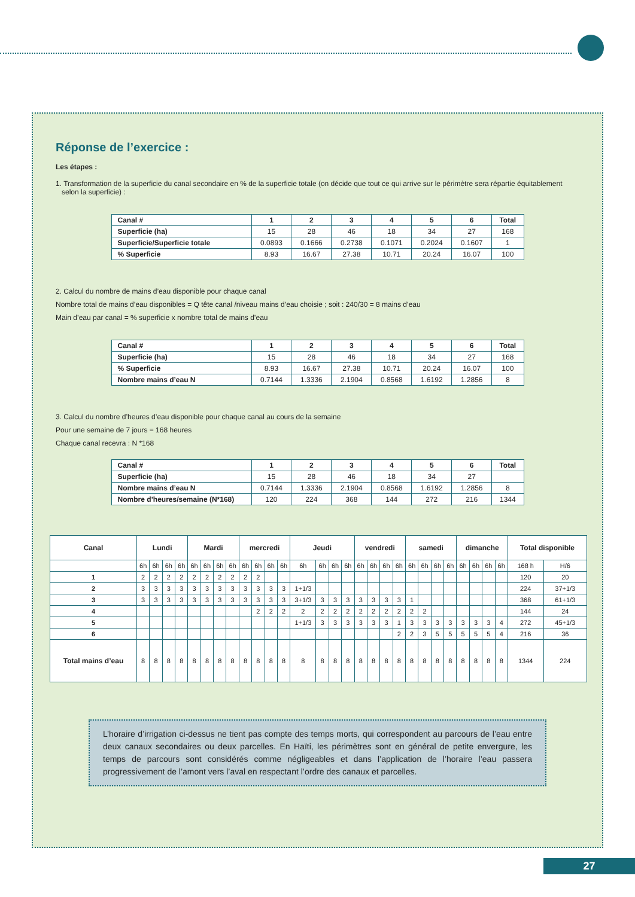Réponse de l’exercice :
Les étapes :
1. Transformation de la superficie du canal secondaire en % de la superficie totale (on décide que tout ce qui arrive sur le périmètre sera répartie équitablement
selon la superficie) :
| Canal # | 1 | 2 | 3 | 4 | 5 | 6 | Total |
| Superficie (ha) | 15 | 28 | 46 | 18 | 34 | 27 | 168 |
| Superficie/Superficie totale | 0.0893 | 0.1666 | 0.2738 | 0.1071 | 0.2024 | 0.1607 | 1 |
| % Superficie | 8.93 | 16.67 | 27.38 | 10.71 | 20.24 | 16.07 | 100 |
2. Calcul du nombre de mains d’eau disponible pour chaque canal
Nombre total de mains d’eau disponibles = Q tête canal /niveau mains d’eau choisie ; soit : 240/30 = 8 mains d’eau
Main d’eau par canal = % superficie x nombre total de mains d’eau
| Canal # | 1 | 2 | 3 | 4 | 5 | 6 | Total |
| Superficie (ha) | 15 | 28 | 46 | 18 | 34 | 27 | 168 |
| % Superficie | 8.93 | 16.67 | 27.38 | 10.71 | 20.24 | 16.07 | 100 |
| Nombre mains d’eau N | 0.7144 | 1.3336 | 2.1904 | 0.8568 | 1.6192 | 1.2856 | 8 |
3. Calcul du nombre d’heures d’eau disponible pour chaque canal au cours de la semaine
Pour une semaine de 7 jours = 168 heures
Chaque canal recevra : N *168
| Canal # | 1 | 2 | 3 | 4 | 5 | 6 | Total |
| Superficie (ha) | 15 | 28 | 46 | 18 | 34 | 27 | |
| Nombre mains d’eau N | 0.7144 | 1.3336 | 2.1904 | 0.8568 | 1.6192 | 1.2856 | 8 |
| Nombre d’heures/semaine (N*168) | 120 | 224 | 368 | 144 | 272 | 216 | 1344 |
| Canal | Lundi | | | | Mardi | | | | mercredi | | | | Jeudi | | | | vendredi | | | | samedi | | | | dimanche | | | | Total disponible | |
| | 6h | 6h | 6h | 6h | 6h | 6h | 6h | 6h | 6h | 6h | 6h | 6h | 6h | 6h | 6h | 6h | 6h | 6h | 6h | 6h | 6h | 6h | 6h | 6h | 6h | 6h | 6h | 6h | 168 h | H/6 |
| 1 | 2 | 2 | 2 | 2 | 2 | 2 | 2 | 2 | 2 | 2 | | | | | | | | | | | | | | | | | | | 120 | 20 |
| 2 | 3 | 3 | 3 | 3 | 3 | 3 | 3 | 3 | 3 | 3 | 3 | 3 | 1+1/3 | | | | | | | | | | | | | | | | 224 | 37+1/3 |
| 3 | 3 | 3 | 3 | 3 | 3 | 3 | 3 | 3 | 3 | 3 | 3 | 3 | 3+1/3 | 3 | 3 | 3 | 3 | 3 | 3 | 3 | 1 | | | | | | | | 368 | 61+1/3 |
| 4 | | | | | | | | | | 2 | 2 | 2 | 2 | 2 | 2 | 2 | 2 | 2 | 2 | 2 | 2 | 2 | | | | | | | 144 | 24 |
| 5 | | | | | | | | | | | | | 1+1/3 | 3 | 3 | 3 | 3 | 3 | 3 | 1 | 3 | 3 | 3 | 3 | 3 | 3 | 3 | 4 | 272 | 45+1/3 |
| 6 | | | | | | | | | | | | | | | | | | | | 2 | 2 | 3 | 5 | 5 | 5 | 5 | 5 | 4 | 216 | 36 |
| Total mains d’eau | 8 | 8 | 8 | 8 | 8 | 8 | 8 | 8 | 8 | 8 | 8 | 8 | 8 | 8 | 8 | 8 | 8 | 8 | 8 | 8 | 8 | 8 | 8 | 8 | 8 | 8 | 8 | 8 | 1344 | 224 |
L’horaire d’irrigation ci-dessus ne tient pas compte des temps morts, qui correspondent au parcours de l’eau entre deux canaux secondaires ou deux parcelles. En Haïti, les périmètres sont en général de petite envergure, les temps de parcours sont considérés comme négligeables et dans l’application de l’horaire l’eau passera progressivement de l’amont vers l’aval en respectant l’ordre des canaux et parcelles.
27